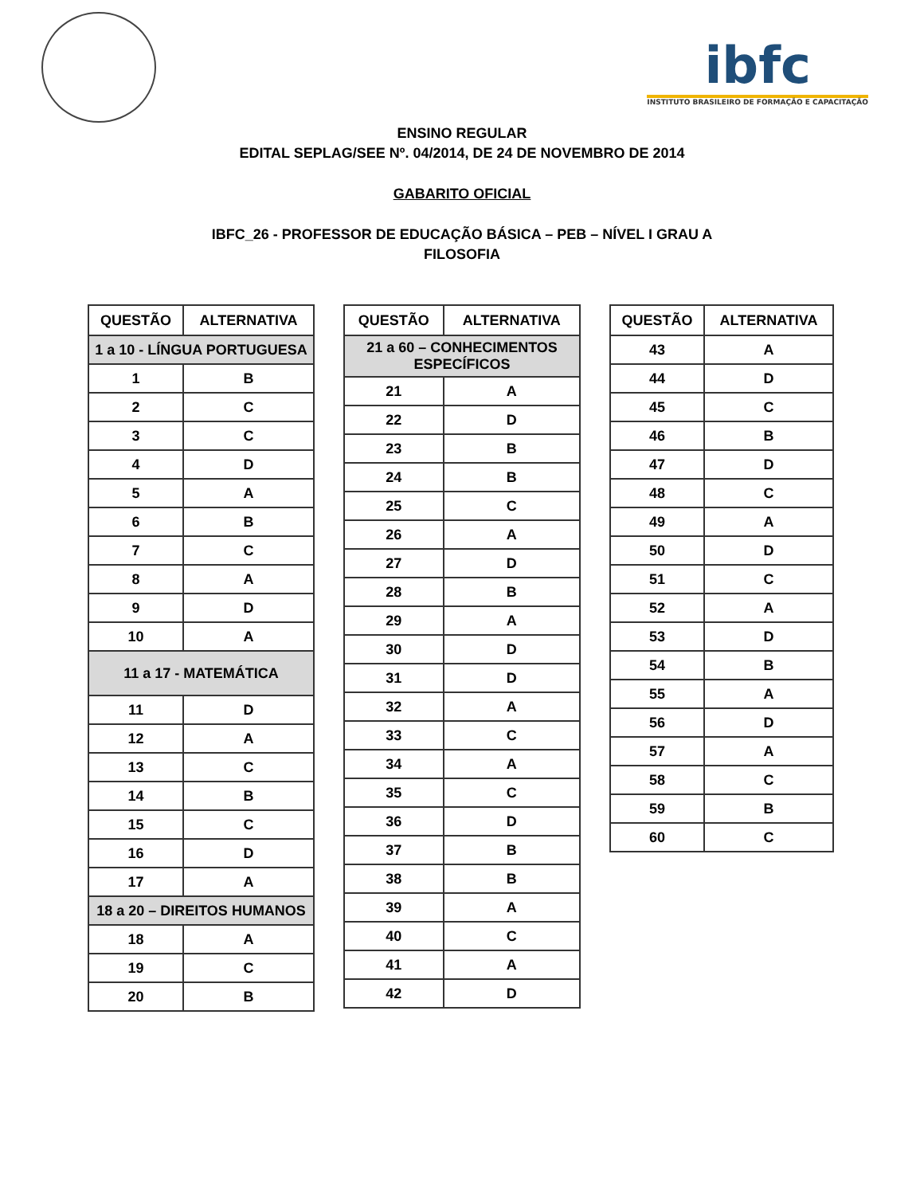ibfc
INSTITUTO BRASILEIRO DE FORMAÇÃO E CAPACITAÇÃO
ENSINO REGULAR
EDITAL SEPLAG/SEE Nº. 04/2014, DE 24 DE NOVEMBRO DE 2014
GABARITO OFICIAL
IBFC_26 - PROFESSOR DE EDUCAÇÃO BÁSICA – PEB – NÍVEL I GRAU A
FILOSOFIA
| QUESTÃO | ALTERNATIVA |
| --- | --- |
| 1 a 10 - LÍNGUA PORTUGUESA | |
| 1 | B |
| 2 | C |
| 3 | C |
| 4 | D |
| 5 | A |
| 6 | B |
| 7 | C |
| 8 | A |
| 9 | D |
| 10 | A |
| 11 a 17 - MATEMÁTICA | |
| 11 | D |
| 12 | A |
| 13 | C |
| 14 | B |
| 15 | C |
| 16 | D |
| 17 | A |
| 18 a 20 – DIREITOS HUMANOS | |
| 18 | A |
| 19 | C |
| 20 | B |
| QUESTÃO | ALTERNATIVA |
| --- | --- |
| 21 a 60 – CONHECIMENTOS ESPECÍFICOS | |
| 21 | A |
| 22 | D |
| 23 | B |
| 24 | B |
| 25 | C |
| 26 | A |
| 27 | D |
| 28 | B |
| 29 | A |
| 30 | D |
| 31 | D |
| 32 | A |
| 33 | C |
| 34 | A |
| 35 | C |
| 36 | D |
| 37 | B |
| 38 | B |
| 39 | A |
| 40 | C |
| 41 | A |
| 42 | D |
| QUESTÃO | ALTERNATIVA |
| --- | --- |
| 43 | A |
| 44 | D |
| 45 | C |
| 46 | B |
| 47 | D |
| 48 | C |
| 49 | A |
| 50 | D |
| 51 | C |
| 52 | A |
| 53 | D |
| 54 | B |
| 55 | A |
| 56 | D |
| 57 | A |
| 58 | C |
| 59 | B |
| 60 | C |